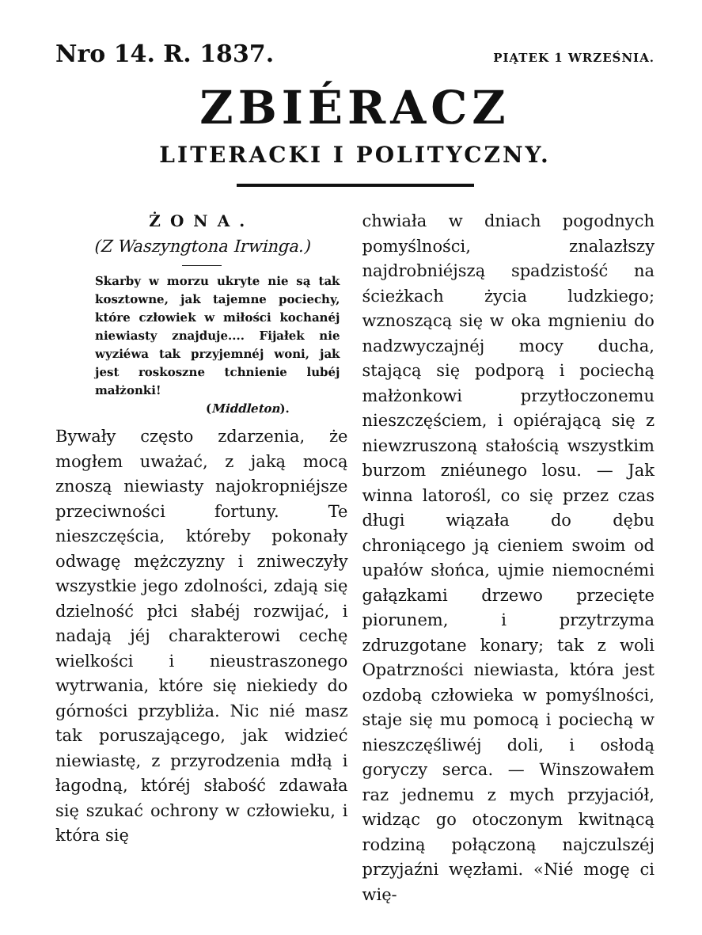Nro 14. R. 1837. PIĄTEK 1 WRZEŚNIA.
ZBIÉRACZ
LITERACKI I POLITYCZNY.
ŻONA.
(Z Waszyngtona Irwinga.)
Skarby w morzu ukryte nie są tak kosztowne, jak tajemne pociechy, które człowiek w miłości kochanéj niewiasty znajduje.... Fijałek nie wyziéwa tak przyjemnéj woni, jak jest roskoszne tchnienie lubéj małżonki!
(Middleton).
Bywały często zdarzenia, że mogłem uważać, z jaką mocą znoszą niewiasty najokropniéjsze przeciwności fortuny. Te nieszczęścia, któreby pokonały odwagę mężczyzny i zniweczyły wszystkie jego zdolności, zdają się dzielność płci słabéj rozwijać, i nadają jéj charakterowi cechę wielkości i nieustraszonego wytrwania, które się niekiedy do górności przybliża. Nic nié masz tak poruszającego, jak widzieć niewiastę, z przyrodzenia mdłą i łagodną, któréj słabość zdawała się szukać ochrony w człowieku, i która się
chwiała w dniach pogodnych pomyślności, znalazłszy najdrobniéjszą spadzistość na ścieżkach życia ludzkiego; wznoszącą się w oka mgnieniu do nadzwyczajnéj mocy ducha, stającą się podporą i pociechą małżonkowi przytłoczonemu nieszczęściem, i opiérającą się z niewzruszoną stałością wszystkim burzom zniéunego losu. — Jak winna latorośl, co się przez czas długi wiązała do dębu chroniącego ją cieniem swoim od upałów słońca, ujmie niemocnémi gałązkami drzewo przecięte piorunem, i przytrzyma zdruzgotane konary; tak z woli Opatrzności niewiasta, która jest ozdobą człowieka w pomyślności, staje się mu pomocą i pociechą w nieszczęśliwéj doli, i osłodą goryczy serca. — Winszowałem raz jednemu z mych przyjaciół, widząc go otoczonym kwitnącą rodziną połączoną najczulszéj przyjaźni węzłami. «Nié mogę ci wię-